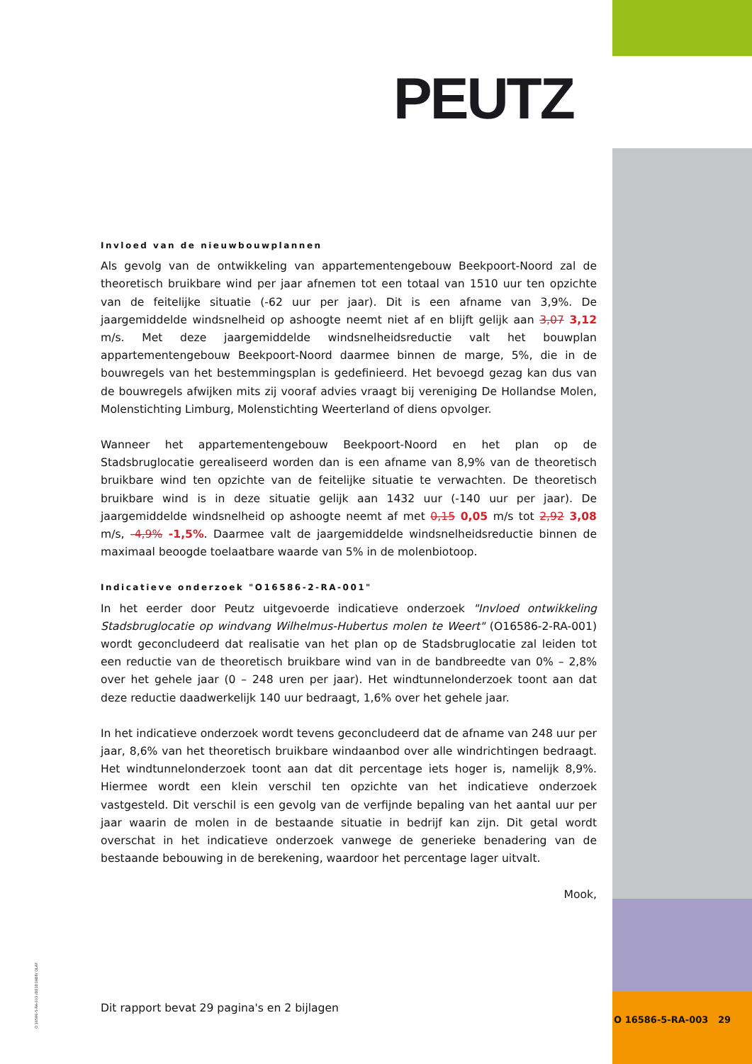PEUTZ
Invloed van de nieuwbouwplannen
Als gevolg van de ontwikkeling van appartementengebouw Beekpoort-Noord zal de theoretisch bruikbare wind per jaar afnemen tot een totaal van 1510 uur ten opzichte van de feitelijke situatie (-62 uur per jaar). Dit is een afname van 3,9%. De jaargemiddelde windsnelheid op ashoogte neemt niet af en blijft gelijk aan 3,07 3,12 m/s. Met deze jaargemiddelde windsnelheidsreductie valt het bouwplan appartementengebouw Beekpoort-Noord daarmee binnen de marge, 5%, die in de bouwregels van het bestemmingsplan is gedefinieerd. Het bevoegd gezag kan dus van de bouwregels afwijken mits zij vooraf advies vraagt bij vereniging De Hollandse Molen, Molenstichting Limburg, Molenstichting Weerterland of diens opvolger.
Wanneer het appartementengebouw Beekpoort-Noord en het plan op de Stadsbruglocatie gerealiseerd worden dan is een afname van 8,9% van de theoretisch bruikbare wind ten opzichte van de feitelijke situatie te verwachten. De theoretisch bruikbare wind is in deze situatie gelijk aan 1432 uur (-140 uur per jaar). De jaargemiddelde windsnelheid op ashoogte neemt af met 0,15 0,05 m/s tot 2,92 3,08 m/s, -4,9% -1,5%. Daarmee valt de jaargemiddelde windsnelheidsreductie binnen de maximaal beoogde toelaatbare waarde van 5% in de molenbiotoop.
Indicatieve onderzoek "O16586-2-RA-001"
In het eerder door Peutz uitgevoerde indicatieve onderzoek "Invloed ontwikkeling Stadsbruglocatie op windvang Wilhelmus-Hubertus molen te Weert" (O16586-2-RA-001) wordt geconcludeerd dat realisatie van het plan op de Stadsbruglocatie zal leiden tot een reductie van de theoretisch bruikbare wind van in de bandbreedte van 0% – 2,8% over het gehele jaar (0 – 248 uren per jaar). Het windtunnelonderzoek toont aan dat deze reductie daadwerkelijk 140 uur bedraagt, 1,6% over het gehele jaar.
In het indicatieve onderzoek wordt tevens geconcludeerd dat de afname van 248 uur per jaar, 8,6% van het theoretisch bruikbare windaanbod over alle windrichtingen bedraagt. Het windtunnelonderzoek toont aan dat dit percentage iets hoger is, namelijk 8,9%. Hiermee wordt een klein verschil ten opzichte van het indicatieve onderzoek vastgesteld. Dit verschil is een gevolg van de verfijnde bepaling van het aantal uur per jaar waarin de molen in de bestaande situatie in bedrijf kan zijn. Dit getal wordt overschat in het indicatieve onderzoek vanwege de generieke benadering van de bestaande bebouwing in de berekening, waardoor het percentage lager uitvalt.
Mook,
Dit rapport bevat 29 pagina's en 2 bijlagen
O 16586-5-RA-003 /DE1D3AB8/ OLAF
O 16586-5-RA-003 29